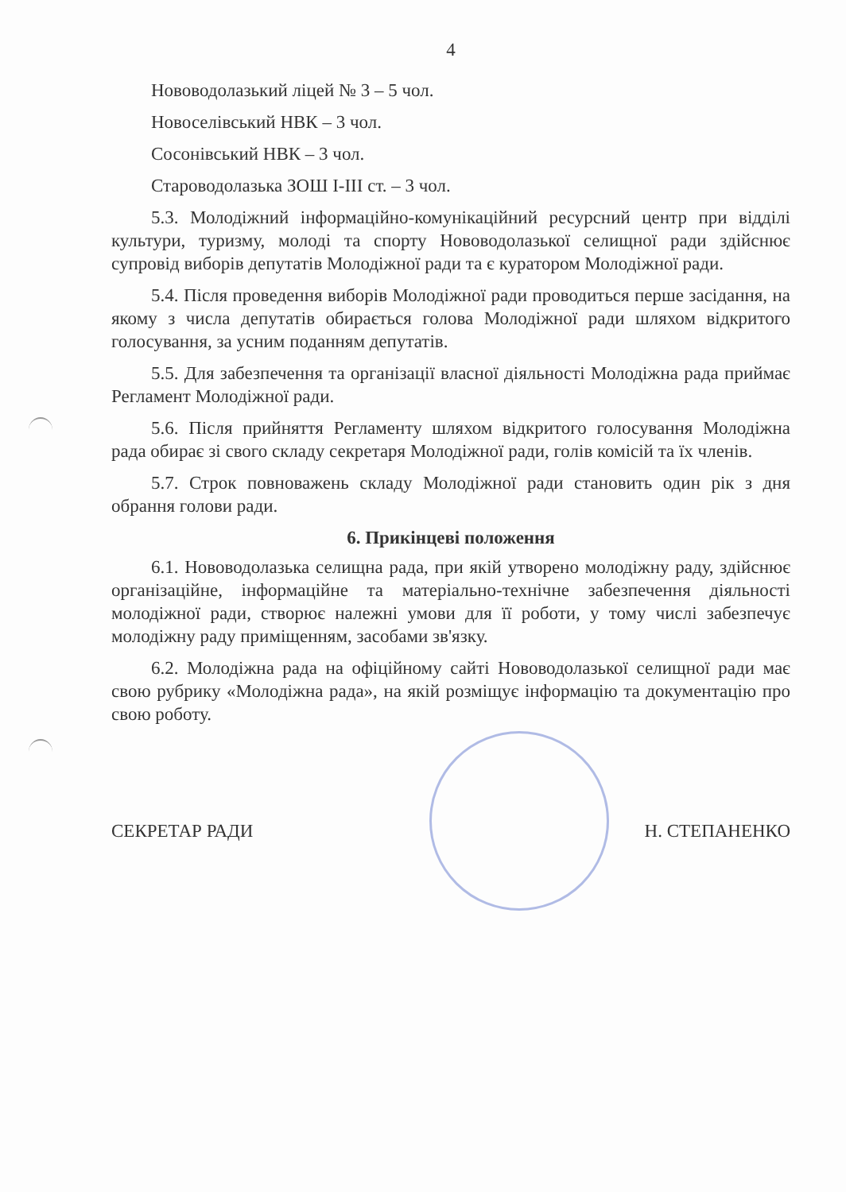4
Нововодолазький ліцей № 3 – 5 чол.
Новоселівський НВК – 3 чол.
Сосонівський НВК – 3 чол.
Староводолазька ЗОШ І-ІІІ ст. – 3 чол.
5.3. Молодіжний інформаційно-комунікаційний ресурсний центр при відділі культури, туризму, молоді та спорту Нововодолазької селищної ради здійснює супровід виборів депутатів Молодіжної ради та є куратором Молодіжної ради.
5.4. Після проведення виборів Молодіжної ради проводиться перше засідання, на якому з числа депутатів обирається голова Молодіжної ради шляхом відкритого голосування, за усним поданням депутатів.
5.5. Для забезпечення та організації власної діяльності Молодіжна рада приймає Регламент Молодіжної ради.
5.6. Після прийняття Регламенту шляхом відкритого голосування Молодіжна рада обирає зі свого складу секретаря Молодіжної ради, голів комісій та їх членів.
5.7. Строк повноважень складу Молодіжної ради становить один рік з дня обрання голови ради.
6. Прикінцеві положення
6.1. Нововодолазька селищна рада, при якій утворено молодіжну раду, здійснює організаційне, інформаційне та матеріально-технічне забезпечення діяльності молодіжної ради, створює належні умови для її роботи, у тому числі забезпечує молодіжну раду приміщенням, засобами зв'язку.
6.2. Молодіжна рада на офіційному сайті Нововодолазької селищної ради має свою рубрику «Молодіжна рада», на якій розміщує інформацію та документацію про свою роботу.
СЕКРЕТАР РАДИ Н. СТЕПАНЕНКО